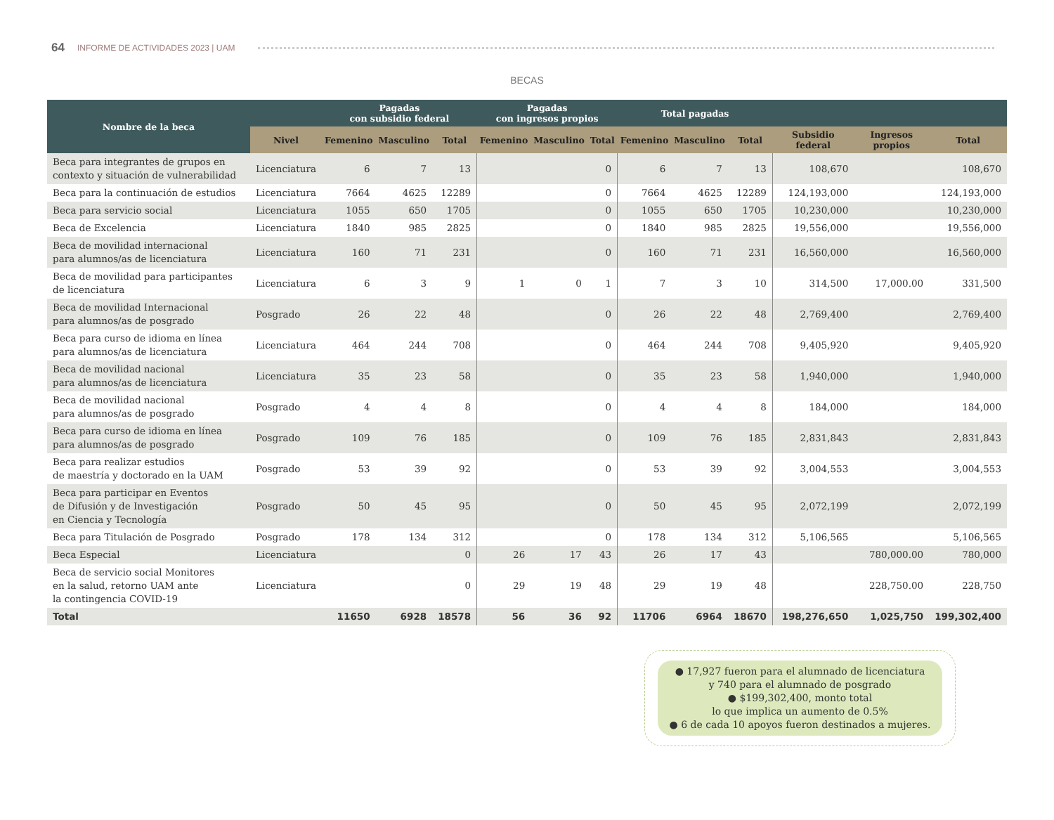64 INFORME DE ACTIVIDADES 2023 | UAM
BECAS
| Nombre de la beca | | Pagadas con subsidio federal | | | Pagadas con ingresos propios | | | Total pagadas | | | | | |
| --- | --- | --- | --- | --- | --- | --- | --- | --- | --- | --- | --- | --- | --- |
| | Nivel | Femenino | Masculino | Total | Femenino | Masculino | Total | Femenino | Masculino | Total | Subsidio federal | Ingresos propios | Total |
| Beca para integrantes de grupos en contexto y situación de vulnerabilidad | Licenciatura | 6 | 7 | 13 | | | 0 | 6 | 7 | 13 | 108,670 | | 108,670 |
| Beca para la continuación de estudios | Licenciatura | 7664 | 4625 | 12289 | | | 0 | 7664 | 4625 | 12289 | 124,193,000 | | 124,193,000 |
| Beca para servicio social | Licenciatura | 1055 | 650 | 1705 | | | 0 | 1055 | 650 | 1705 | 10,230,000 | | 10,230,000 |
| Beca de Excelencia | Licenciatura | 1840 | 985 | 2825 | | | 0 | 1840 | 985 | 2825 | 19,556,000 | | 19,556,000 |
| Beca de movilidad internacional para alumnos/as de licenciatura | Licenciatura | 160 | 71 | 231 | | | 0 | 160 | 71 | 231 | 16,560,000 | | 16,560,000 |
| Beca de movilidad para participantes de licenciatura | Licenciatura | 6 | 3 | 9 | 1 | 0 | 1 | 7 | 3 | 10 | 314,500 | 17,000.00 | 331,500 |
| Beca de movilidad Internacional para alumnos/as de posgrado | Posgrado | 26 | 22 | 48 | | | 0 | 26 | 22 | 48 | 2,769,400 | | 2,769,400 |
| Beca para curso de idioma en línea para alumnos/as de licenciatura | Licenciatura | 464 | 244 | 708 | | | 0 | 464 | 244 | 708 | 9,405,920 | | 9,405,920 |
| Beca de movilidad nacional para alumnos/as de licenciatura | Licenciatura | 35 | 23 | 58 | | | 0 | 35 | 23 | 58 | 1,940,000 | | 1,940,000 |
| Beca de movilidad nacional para alumnos/as de posgrado | Posgrado | 4 | 4 | 8 | | | 0 | 4 | 4 | 8 | 184,000 | | 184,000 |
| Beca para curso de idioma en línea para alumnos/as de posgrado | Posgrado | 109 | 76 | 185 | | | 0 | 109 | 76 | 185 | 2,831,843 | | 2,831,843 |
| Beca para realizar estudios de maestría y doctorado en la UAM | Posgrado | 53 | 39 | 92 | | | 0 | 53 | 39 | 92 | 3,004,553 | | 3,004,553 |
| Beca para participar en Eventos de Difusión y de Investigación en Ciencia y Tecnología | Posgrado | 50 | 45 | 95 | | | 0 | 50 | 45 | 95 | 2,072,199 | | 2,072,199 |
| Beca para Titulación de Posgrado | Posgrado | 178 | 134 | 312 | | | 0 | 178 | 134 | 312 | 5,106,565 | | 5,106,565 |
| Beca Especial | Licenciatura | | | 0 | 26 | 17 | 43 | 26 | 17 | 43 | | 780,000.00 | 780,000 |
| Beca de servicio social Monitores en la salud, retorno UAM ante la contingencia COVID-19 | Licenciatura | | | 0 | 29 | 19 | 48 | 29 | 19 | 48 | | 228,750.00 | 228,750 |
| Total | | 11650 | 6928 | 18578 | 56 | 36 | 92 | 11706 | 6964 | 18670 | 198,276,650 | 1,025,750 | 199,302,400 |
● 17,927 fueron para el alumnado de licenciatura
y 740 para el alumnado de posgrado
● $199,302,400, monto total
lo que implica un aumento de 0.5%
● 6 de cada 10 apoyos fueron destinados a mujeres.